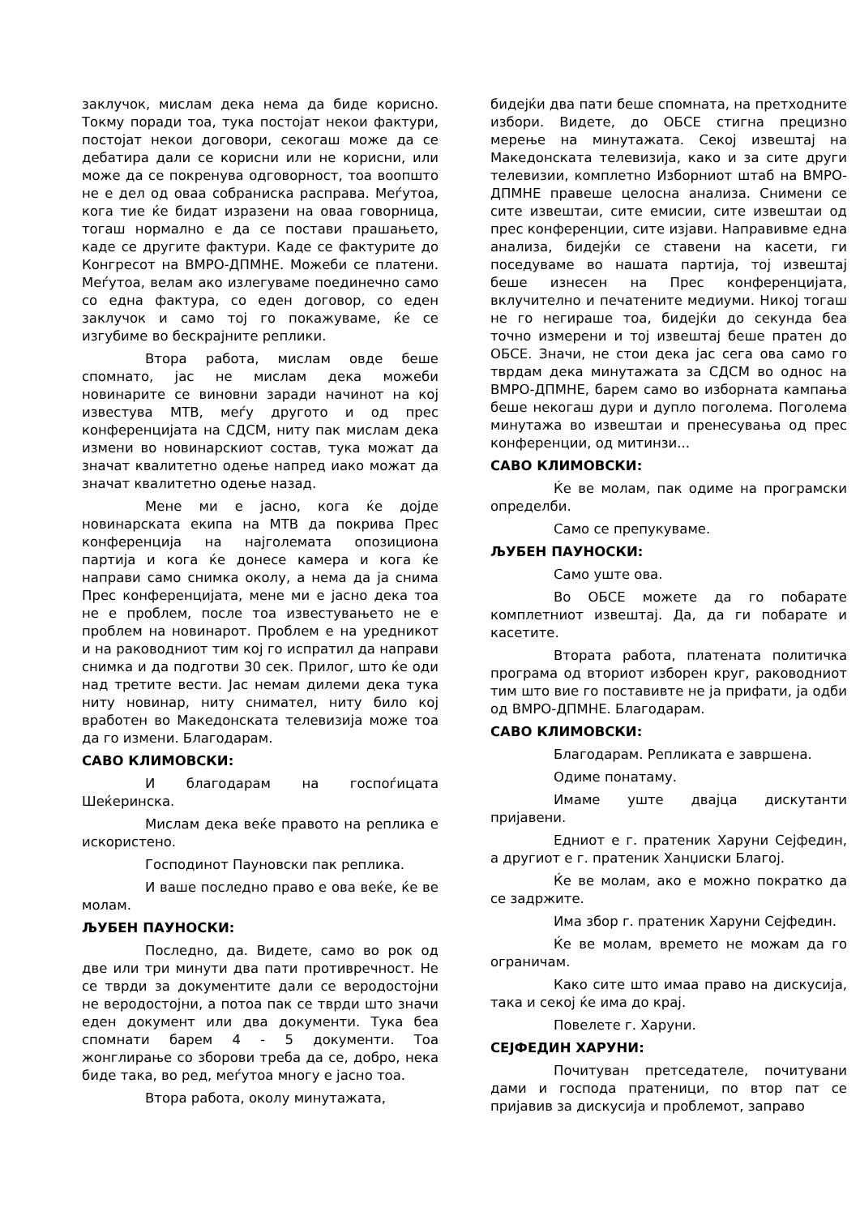заклучок, мислам дека нема да биде корисно. Токму поради тоа, тука постојат некои фактури, постојат некои договори, секогаш може да се дебатира дали се корисни или не корисни, или може да се покренува одговорност, тоа воопшто не е дел од оваа собраниска расправа. Меѓутоа, кога тие ќе бидат изразени на оваа говорница, тогаш нормално е да се постави прашањето, каде се другите фактури. Каде се фактурите до Конгресот на ВМРО-ДПМНЕ. Можеби се платени. Меѓутоа, велам ако излегуваме поединечно само со една фактура, со еден договор, со еден заклучок и само тој го покажуваме, ќе се изгубиме во бескрајните реплики.
Втора работа, мислам овде беше спомнато, јас не мислам дека можеби новинарите се виновни заради начинот на кој известува МТВ, меѓу другото и од прес конференцијата на СДСМ, ниту пак мислам дека измени во новинарскиот состав, тука можат да значат квалитетно одење напред иако можат да значат квалитетно одење назад.
Мене ми е јасно, кога ќе дојде новинарската екипа на МТВ да покрива Прес конференција на најголемата опозициона партија и кога ќе донесе камера и кога ќе направи само снимка околу, а нема да ја снима Прес конференцијата, мене ми е јасно дека тоа не е проблем, после тоа известувањето не е проблем на новинарот. Проблем е на уредникот и на раководниот тим кој го испратил да направи снимка и да подготви 30 сек. Прилог, што ќе оди над третите вести. Јас немам дилеми дека тука ниту новинар, ниту снимател, ниту било кој вработен во Македонската телевизија може тоа да го измени. Благодарам.
САВО КЛИМОВСКИ:
И благодарам на госпоѓицата Шеќеринска.
Мислам дека веќе правото на реплика е искористено.
Господинот Пауновски пак реплика.
И ваше последно право е ова веќе, ќе ве молам.
ЉУБЕН ПАУНОСКИ:
Последно, да. Видете, само во рок од две или три минути два пати противречност. Не се тврди за документите дали се веродостојни не веродостојни, а потоа пак се тврди што значи еден документ или два документи. Тука беа спомнати барем 4 - 5 документи. Тоа жонглирање со зборови треба да се, добро, нека биде така, во ред, меѓутоа многу е јасно тоа.
Втора работа, околу минутажата,
бидејќи два пати беше спомната, на претходните избори. Видете, до ОБСЕ стигна прецизно мерење на минутажата. Секој извештај на Македонската телевизија, како и за сите други телевизии, комплетно Изборниот штаб на ВМРО-ДПМНЕ правеше целосна анализа. Снимени се сите извештаи, сите емисии, сите извештаи од прес конференции, сите изјави. Направивме една анализа, бидејќи се ставени на касети, ги поседуваме во нашата партија, тој извештај беше изнесен на Прес конференцијата, вклучително и печатените медиуми. Никој тогаш не го негираше тоа, бидејќи до секунда беа точно измерени и тој извештај беше пратен до ОБСЕ. Значи, не стои дека јас сега ова само го тврдам дека минутажата за СДСМ во однос на ВМРО-ДПМНЕ, барем само во изборната кампања беше некогаш дури и дупло поголема. Поголема минутажа во извештаи и пренесувања од прес конференции, од митинзи...
САВО КЛИМОВСКИ:
Ќе ве молам, пак одиме на програмски определби.
Само се препукуваме.
ЉУБЕН ПАУНОСКИ:
Само уште ова.
Во ОБСЕ можете да го побарате комплетниот извештај. Да, да ги побарате и касетите.
Втората работа, платената политичка програма од вториот изборен круг, раководниот тим што вие го поставивте не ја прифати, ја одби од ВМРО-ДПМНЕ. Благодарам.
САВО КЛИМОВСКИ:
Благодарам. Репликата е завршена.
Одиме понатаму.
Имаме уште двајца дискутанти пријавени.
Едниот е г. пратеник Харуни Сејфедин, а другиот е г. пратеник Ханџиски Благој.
Ќе ве молам, ако е можно пократко да се задржите.
Има збор г. пратеник Харуни Сејфедин.
Ќе ве молам, времето не можам да го ограничам.
Како сите што имаа право на дискусија, така и секој ќе има до крај.
Повелете г. Харуни.
СЕЈФЕДИН ХАРУНИ:
Почитуван претседателе, почитувани дами и господа пратеници, по втор пат се пријавив за дискусија и проблемот, заправо